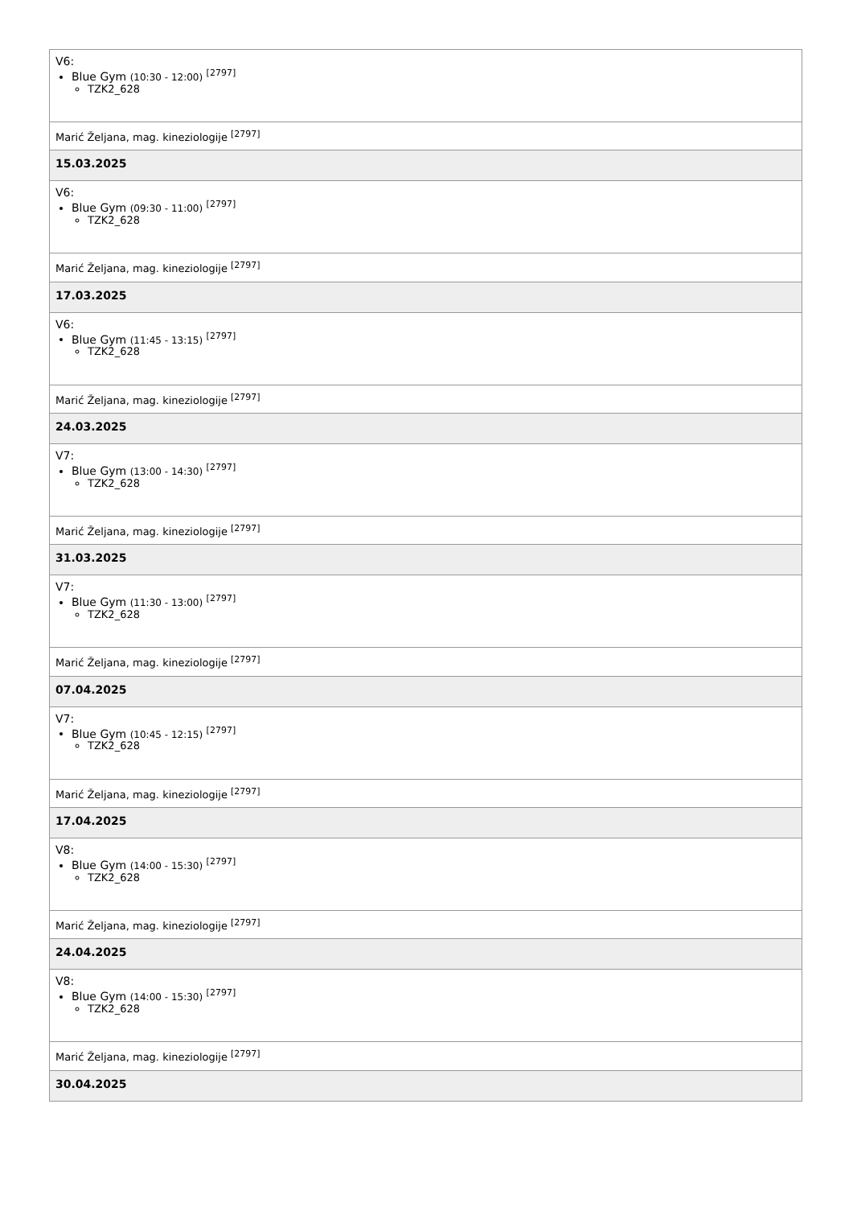| V6: Blue Gym (10:30 - 12:00) <sup>[2797]</sup> TZK2_628 |
| Marić Željana, mag. kineziologije <sup>[2797]</sup> |
| 15.03.2025 |
| V6: Blue Gym (09:30 - 11:00) <sup>[2797]</sup> TZK2_628 |
| Marić Željana, mag. kineziologije <sup>[2797]</sup> |
| 17.03.2025 |
| V6: Blue Gym (11:45 - 13:15) <sup>[2797]</sup> TZK2_628 |
| Marić Željana, mag. kineziologije <sup>[2797]</sup> |
| 24.03.2025 |
| V7: Blue Gym (13:00 - 14:30) <sup>[2797]</sup> TZK2_628 |
| Marić Željana, mag. kineziologije <sup>[2797]</sup> |
| 31.03.2025 |
| V7: Blue Gym (11:30 - 13:00) <sup>[2797]</sup> TZK2_628 |
| Marić Željana, mag. kineziologije <sup>[2797]</sup> |
| 07.04.2025 |
| V7: Blue Gym (10:45 - 12:15) <sup>[2797]</sup> TZK2_628 |
| Marić Željana, mag. kineziologije <sup>[2797]</sup> |
| 17.04.2025 |
| V8: Blue Gym (14:00 - 15:30) <sup>[2797]</sup> TZK2_628 |
| Marić Željana, mag. kineziologije <sup>[2797]</sup> |
| 24.04.2025 |
| V8: Blue Gym (14:00 - 15:30) <sup>[2797]</sup> TZK2_628 |
| Marić Željana, mag. kineziologije <sup>[2797]</sup> |
| 30.04.2025 |